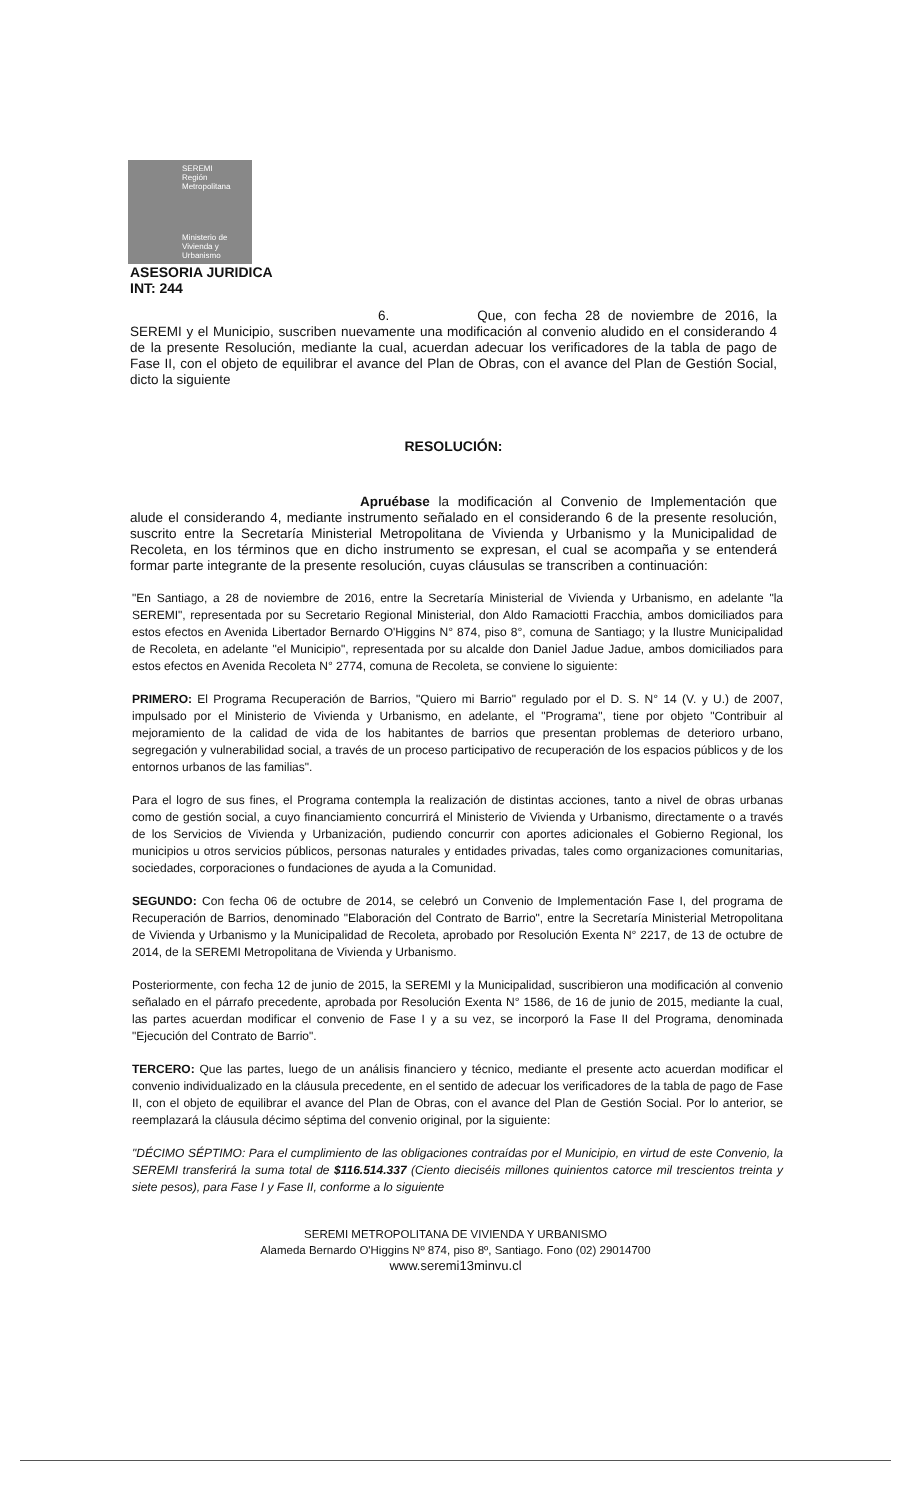SEREMI
Región Metropolitana
Ministerio de
Vivienda y
Urbanismo
ASESORIA JURIDICA
INT: 244
6. Que, con fecha 28 de noviembre de 2016, la SEREMI y el Municipio, suscriben nuevamente una modificación al convenio aludido en el considerando 4 de la presente Resolución, mediante la cual, acuerdan adecuar los verificadores de la tabla de pago de Fase II, con el objeto de equilibrar el avance del Plan de Obras, con el avance del Plan de Gestión Social, dicto la siguiente
RESOLUCIÓN:
Apruébase la modificación al Convenio de Implementación que alude el considerando 4, mediante instrumento señalado en el considerando 6 de la presente resolución, suscrito entre la Secretaría Ministerial Metropolitana de Vivienda y Urbanismo y la Municipalidad de Recoleta, en los términos que en dicho instrumento se expresan, el cual se acompaña y se entenderá formar parte integrante de la presente resolución, cuyas cláusulas se transcriben a continuación:
"En Santiago, a 28 de noviembre de 2016, entre la Secretaría Ministerial de Vivienda y Urbanismo, en adelante "la SEREMI", representada por su Secretario Regional Ministerial, don Aldo Ramaciotti Fracchia, ambos domiciliados para estos efectos en Avenida Libertador Bernardo O'Higgins N° 874, piso 8°, comuna de Santiago; y la Ilustre Municipalidad de Recoleta, en adelante "el Municipio", representada por su alcalde don Daniel Jadue Jadue, ambos domiciliados para estos efectos en Avenida Recoleta N° 2774, comuna de Recoleta, se conviene lo siguiente:
PRIMERO: El Programa Recuperación de Barrios, "Quiero mi Barrio" regulado por el D. S. N° 14 (V. y U.) de 2007, impulsado por el Ministerio de Vivienda y Urbanismo, en adelante, el "Programa", tiene por objeto "Contribuir al mejoramiento de la calidad de vida de los habitantes de barrios que presentan problemas de deterioro urbano, segregación y vulnerabilidad social, a través de un proceso participativo de recuperación de los espacios públicos y de los entornos urbanos de las familias".
Para el logro de sus fines, el Programa contempla la realización de distintas acciones, tanto a nivel de obras urbanas como de gestión social, a cuyo financiamiento concurrirá el Ministerio de Vivienda y Urbanismo, directamente o a través de los Servicios de Vivienda y Urbanización, pudiendo concurrir con aportes adicionales el Gobierno Regional, los municipios u otros servicios públicos, personas naturales y entidades privadas, tales como organizaciones comunitarias, sociedades, corporaciones o fundaciones de ayuda a la Comunidad.
SEGUNDO: Con fecha 06 de octubre de 2014, se celebró un Convenio de Implementación Fase I, del programa de Recuperación de Barrios, denominado "Elaboración del Contrato de Barrio", entre la Secretaría Ministerial Metropolitana de Vivienda y Urbanismo y la Municipalidad de Recoleta, aprobado por Resolución Exenta N° 2217, de 13 de octubre de 2014, de la SEREMI Metropolitana de Vivienda y Urbanismo.
Posteriormente, con fecha 12 de junio de 2015, la SEREMI y la Municipalidad, suscribieron una modificación al convenio señalado en el párrafo precedente, aprobada por Resolución Exenta N° 1586, de 16 de junio de 2015, mediante la cual, las partes acuerdan modificar el convenio de Fase I y a su vez, se incorporó la Fase II del Programa, denominada "Ejecución del Contrato de Barrio".
TERCERO: Que las partes, luego de un análisis financiero y técnico, mediante el presente acto acuerdan modificar el convenio individualizado en la cláusula precedente, en el sentido de adecuar los verificadores de la tabla de pago de Fase II, con el objeto de equilibrar el avance del Plan de Obras, con el avance del Plan de Gestión Social. Por lo anterior, se reemplazará la cláusula décimo séptima del convenio original, por la siguiente:
"DÉCIMO SÉPTIMO: Para el cumplimiento de las obligaciones contraídas por el Municipio, en virtud de este Convenio, la SEREMI transferirá la suma total de $116.514.337 (Ciento dieciséis millones quinientos catorce mil trescientos treinta y siete pesos), para Fase I y Fase II, conforme a lo siguiente
SEREMI METROPOLITANA DE VIVIENDA Y URBANISMO
Alameda Bernardo O'Higgins Nº 874, piso 8º, Santiago. Fono (02) 29014700
www.seremi13minvu.cl